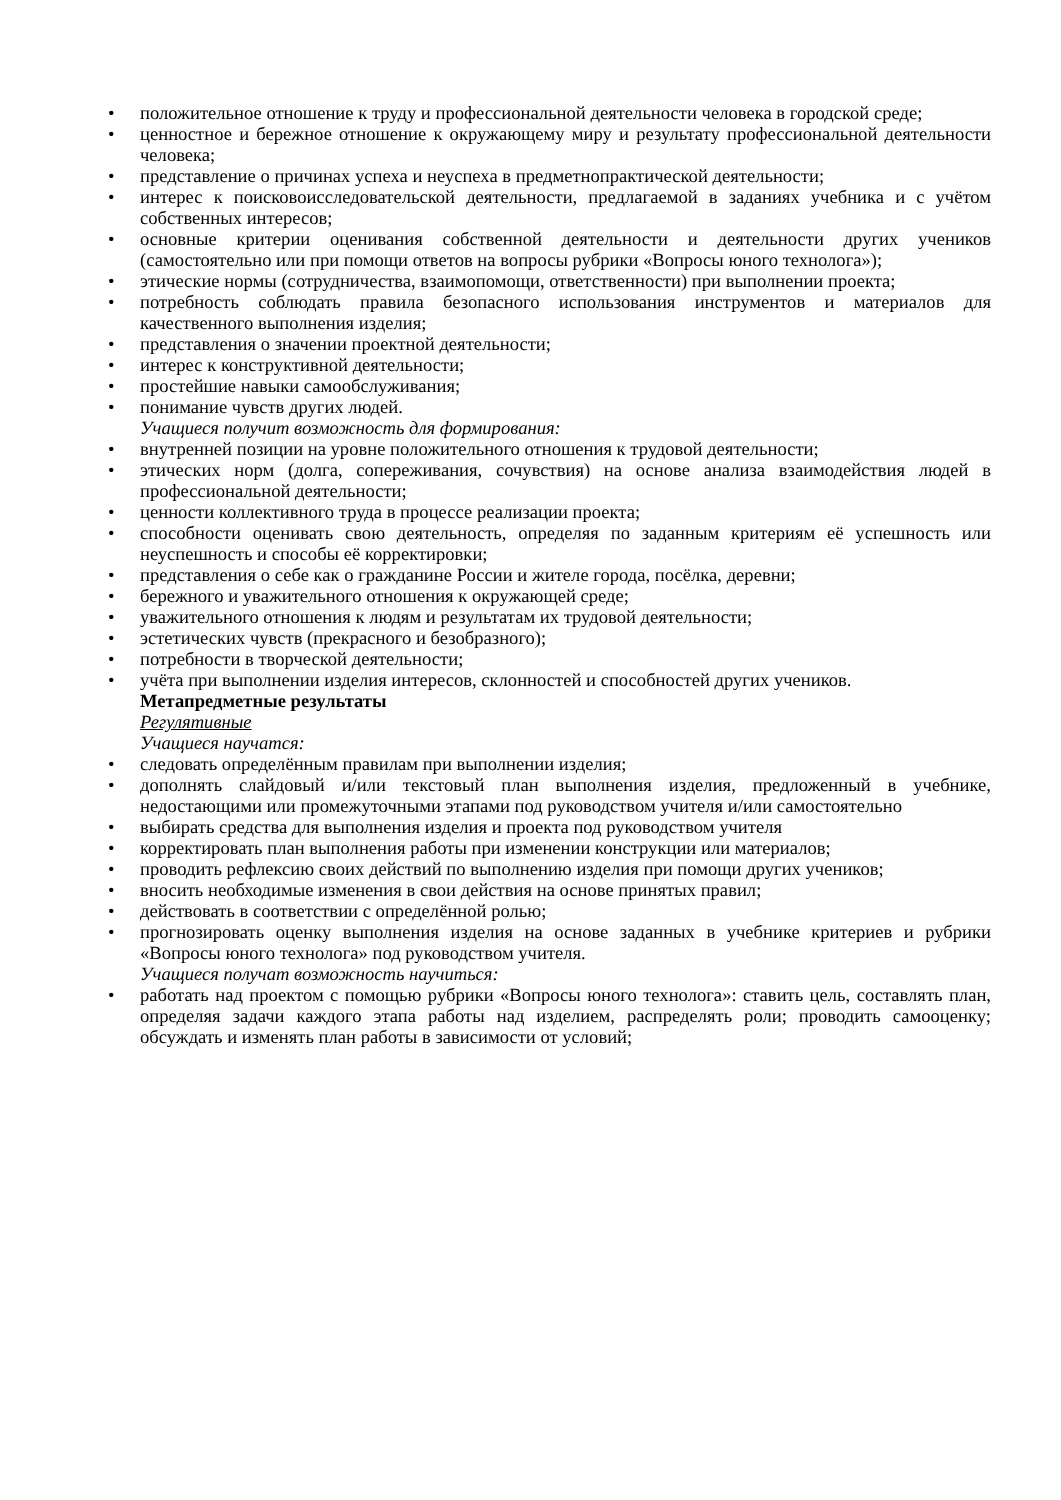• положительное отношение к труду и профессиональной деятельности человека в городской среде;
• ценностное и бережное отношение к окружающему миру и результату профессиональной деятельности человека;
• представление о причинах успеха и неуспеха в предметнопрактической деятельности;
• интерес к поисковоисследовательской деятельности, предлагаемой в заданиях учебника и с учётом собственных интересов;
• основные критерии оценивания собственной деятельности и деятельности других учеников (самостоятельно или при помощи ответов на вопросы рубрики «Вопросы юного технолога»);
• этические нормы (сотрудничества, взаимопомощи, ответственности) при выполнении проекта;
• потребность соблюдать правила безопасного использования инструментов и материалов для качественного выполнения изделия;
• представления о значении проектной деятельности;
• интерес к конструктивной деятельности;
• простейшие навыки самообслуживания;
• понимание чувств других людей.
Учащиеся получит возможность для формирования:
• внутренней позиции на уровне положительного отношения к трудовой деятельности;
• этических норм (долга, сопереживания, сочувствия) на основе анализа взаимодействия людей в профессиональной деятельности;
• ценности коллективного труда в процессе реализации проекта;
• способности оценивать свою деятельность, определяя по заданным критериям её успешность или неуспешность и способы её корректировки;
• представления о себе как о гражданине России и жителе города, посёлка, деревни;
• бережного и уважительного отношения к окружающей среде;
• уважительного отношения к людям и результатам их трудовой деятельности;
• эстетических чувств (прекрасного и безобразного);
• потребности в творческой деятельности;
• учёта при выполнении изделия интересов, склонностей и способностей других учеников.
Метапредметные результаты
Регулятивные
Учащиеся научатся:
• следовать определённым правилам при выполнении изделия;
• дополнять слайдовый и/или текстовый план выполнения изделия, предложенный в учебнике, недостающими или промежуточными этапами под руководством учителя и/или самостоятельно
• выбирать средства для выполнения изделия и проекта под руководством учителя
• корректировать план выполнения работы при изменении конструкции или материалов;
• проводить рефлексию своих действий по выполнению изделия при помощи других учеников;
• вносить необходимые изменения в свои действия на основе принятых правил;
• действовать в соответствии с определённой ролью;
• прогнозировать оценку выполнения изделия на основе заданных в учебнике критериев и рубрики «Вопросы юного технолога» под руководством учителя.
Учащиеся получат возможность научиться:
• работать над проектом с помощью рубрики «Вопросы юного технолога»: ставить цель, составлять план, определяя задачи каждого этапа работы над изделием, распределять роли; проводить самооценку; обсуждать и изменять план работы в зависимости от условий;